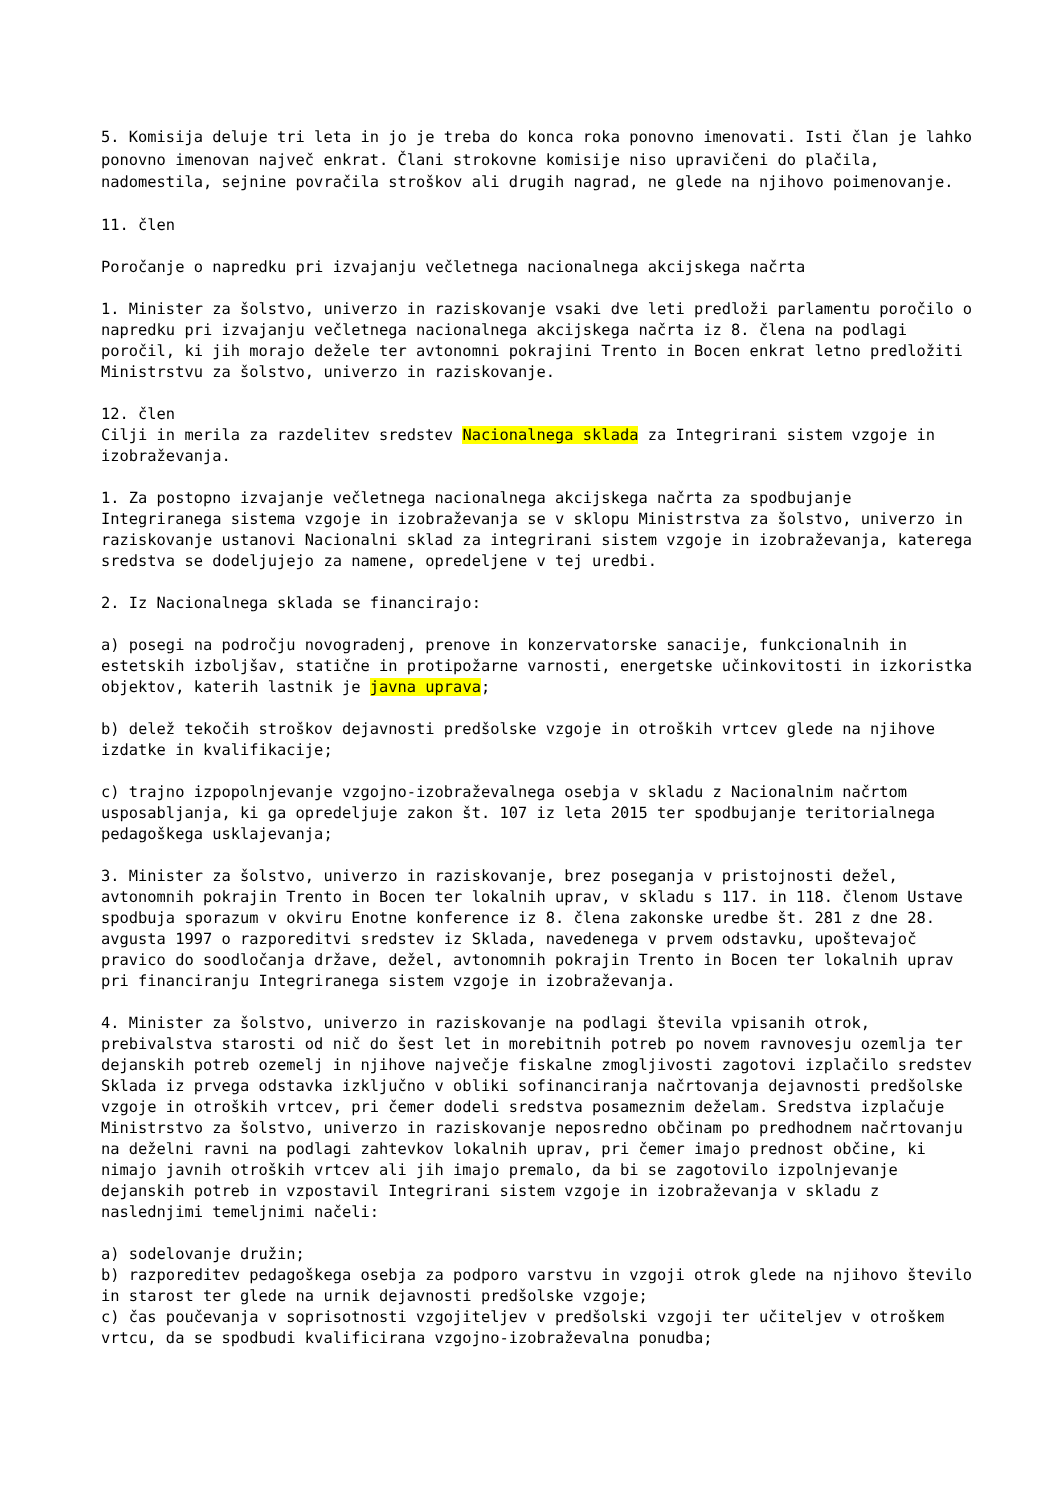5. Komisija deluje tri leta in jo je treba do konca roka ponovno imenovati. Isti član je lahko ponovno imenovan največ enkrat. Člani strokovne komisije niso upravičeni do plačila, nadomestila, sejnine povračila stroškov ali drugih nagrad, ne glede na njihovo poimenovanje.
11. člen
Poročanje o napredku pri izvajanju večletnega nacionalnega akcijskega načrta
1. Minister za šolstvo, univerzo in raziskovanje vsaki dve leti predloži parlamentu poročilo o napredku pri izvajanju večletnega nacionalnega akcijskega načrta iz 8. člena na podlagi poročil, ki jih morajo dežele ter avtonomni pokrajini Trento in Bocen enkrat letno predložiti Ministrstvu za šolstvo, univerzo in raziskovanje.
12. člen
Cilji in merila za razdelitev sredstev Nacionalnega sklada za Integrirani sistem vzgoje in izobraževanja.
1. Za postopno izvajanje večletnega nacionalnega akcijskega načrta za spodbujanje Integriranega sistema vzgoje in izobraževanja se v sklopu Ministrstva za šolstvo, univerzo in raziskovanje ustanovi Nacionalni sklad za integrirani sistem vzgoje in izobraževanja, katerega sredstva se dodeljujejo za namene, opredeljene v tej uredbi.
2. Iz Nacionalnega sklada se financirajo:
a) posegi na področju novogradenj, prenove in konzervatorske sanacije, funkcionalnih in estetskih izboljšav, statične in protipožarne varnosti, energetske učinkovitosti in izkoristka objektov, katerih lastnik je javna uprava;
b) delež tekočih stroškov dejavnosti predšolske vzgoje in otroških vrtcev glede na njihove izdatke in kvalifikacije;
c) trajno izpopolnjevanje vzgojno-izobraževalnega osebja v skladu z Nacionalnim načrtom usposabljanja, ki ga opredeljuje zakon št. 107 iz leta 2015 ter spodbujanje teritorialnega pedagoškega usklajevanja;
3. Minister za šolstvo, univerzo in raziskovanje, brez poseganja v pristojnosti dežel, avtonomnih pokrajin Trento in Bocen ter lokalnih uprav, v skladu s 117. in 118. členom Ustave spodbuja sporazum v okviru Enotne konference iz 8. člena zakonske uredbe št. 281 z dne 28. avgusta 1997 o razporeditvi sredstev iz Sklada, navedenega v prvem odstavku, upoštevajoč pravico do soodločanja države, dežel, avtonomnih pokrajin Trento in Bocen ter lokalnih uprav pri financiranju Integriranega sistem vzgoje in izobraževanja.
4. Minister za šolstvo, univerzo in raziskovanje na podlagi števila vpisanih otrok, prebivalstva starosti od nič do šest let in morebitnih potreb po novem ravnovesju ozemlja ter dejanskih potreb ozemelj in njihove največje fiskalne zmogljivosti zagotovi izplačilo sredstev Sklada iz prvega odstavka izključno v obliki sofinanciranja načrtovanja dejavnosti predšolske vzgoje in otroških vrtcev, pri čemer dodeli sredstva posameznim deželam. Sredstva izplačuje Ministrstvo za šolstvo, univerzo in raziskovanje neposredno občinam po predhodnem načrtovanju na deželni ravni na podlagi zahtevkov lokalnih uprav, pri čemer imajo prednost občine, ki nimajo javnih otroških vrtcev ali jih imajo premalo, da bi se zagotovilo izpolnjevanje dejanskih potreb in vzpostavil Integrirani sistem vzgoje in izobraževanja v skladu z naslednjimi temeljnimi načeli:
a) sodelovanje družin;
b) razporeditev pedagoškega osebja za podporo varstvu in vzgoji otrok glede na njihovo število in starost ter glede na urnik dejavnosti predšolske vzgoje;
c) čas poučevanja v soprisotnosti vzgojiteljev v predšolski vzgoji ter učiteljev v otroškem vrtcu, da se spodbudi kvalificirana vzgojno-izobraževalna ponudba;